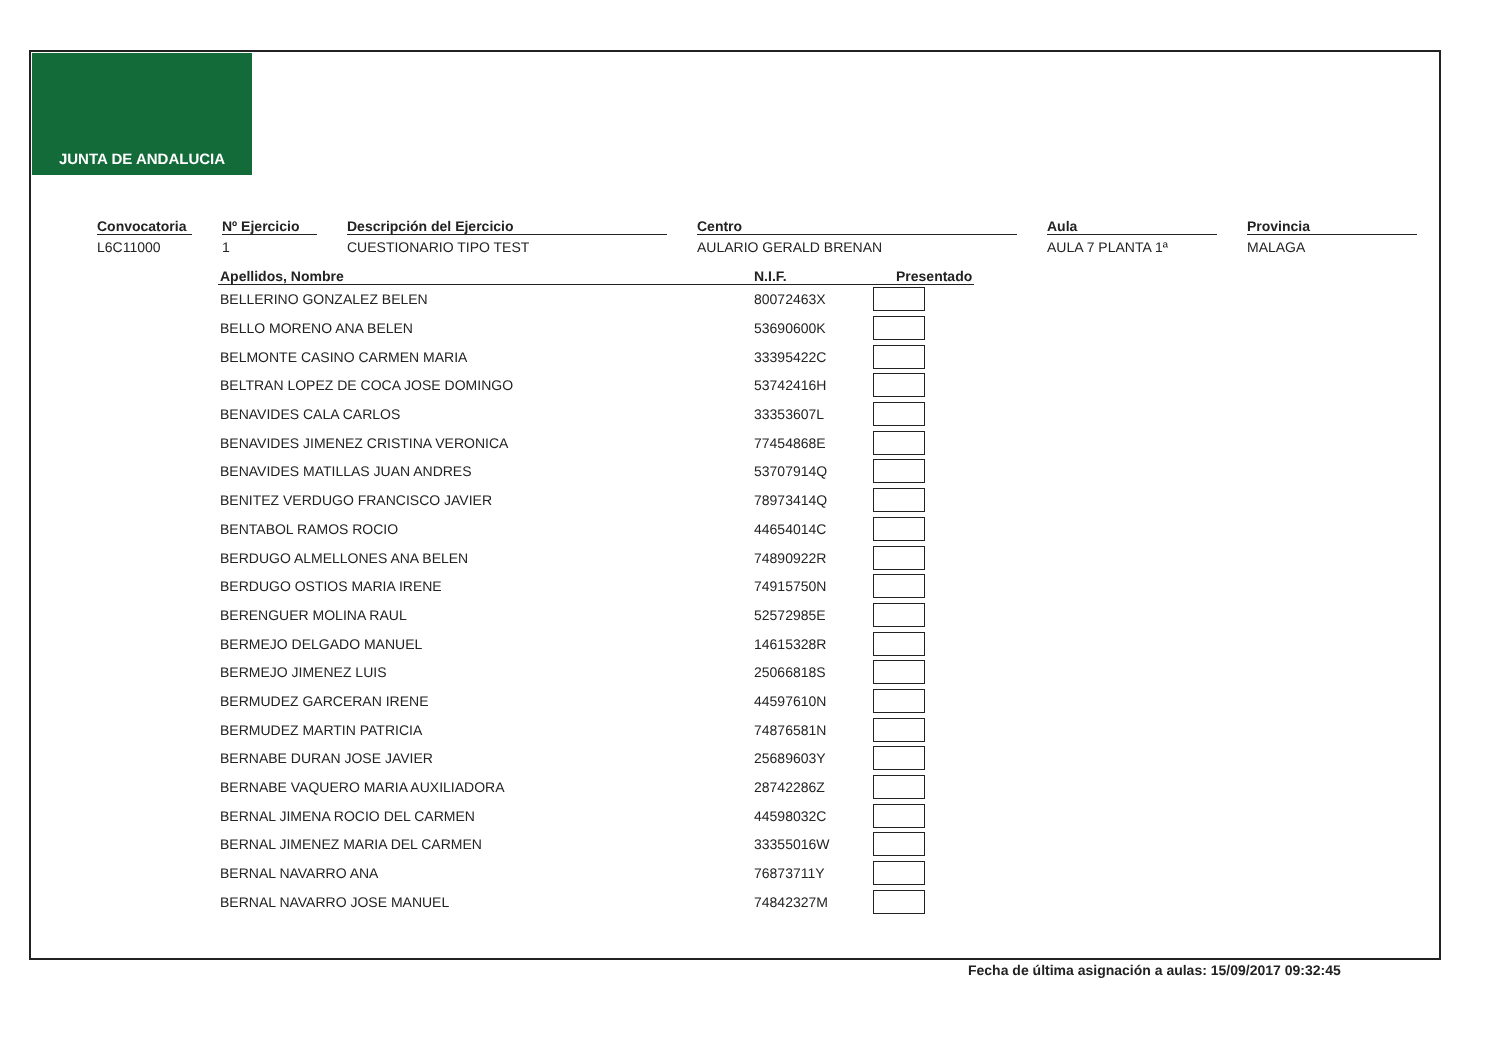JUNTA DE ANDALUCIA
Convocatoria
L6C11000
Nº Ejercicio
1
Descripción del Ejercicio
CUESTIONARIO TIPO TEST
Centro
AULARIO GERALD BRENAN
Aula
AULA 7 PLANTA 1ª
Provincia
MALAGA
| Apellidos, Nombre | N.I.F. | Presentado |
| --- | --- | --- |
| BELLERINO GONZALEZ BELEN | 80072463X | |
| BELLO MORENO ANA BELEN | 53690600K | |
| BELMONTE CASINO CARMEN MARIA | 33395422C | |
| BELTRAN LOPEZ DE COCA JOSE DOMINGO | 53742416H | |
| BENAVIDES CALA CARLOS | 33353607L | |
| BENAVIDES JIMENEZ CRISTINA VERONICA | 77454868E | |
| BENAVIDES MATILLAS JUAN ANDRES | 53707914Q | |
| BENITEZ VERDUGO FRANCISCO JAVIER | 78973414Q | |
| BENTABOL RAMOS ROCIO | 44654014C | |
| BERDUGO ALMELLONES ANA BELEN | 74890922R | |
| BERDUGO OSTIOS MARIA IRENE | 74915750N | |
| BERENGUER MOLINA RAUL | 52572985E | |
| BERMEJO DELGADO MANUEL | 14615328R | |
| BERMEJO JIMENEZ LUIS | 25066818S | |
| BERMUDEZ GARCERAN IRENE | 44597610N | |
| BERMUDEZ MARTIN PATRICIA | 74876581N | |
| BERNABE DURAN JOSE JAVIER | 25689603Y | |
| BERNABE VAQUERO MARIA AUXILIADORA | 28742286Z | |
| BERNAL JIMENA ROCIO DEL CARMEN | 44598032C | |
| BERNAL JIMENEZ MARIA DEL CARMEN | 33355016W | |
| BERNAL NAVARRO ANA | 76873711Y | |
| BERNAL NAVARRO JOSE MANUEL | 74842327M | |
Fecha de última asignación a aulas: 15/09/2017 09:32:45